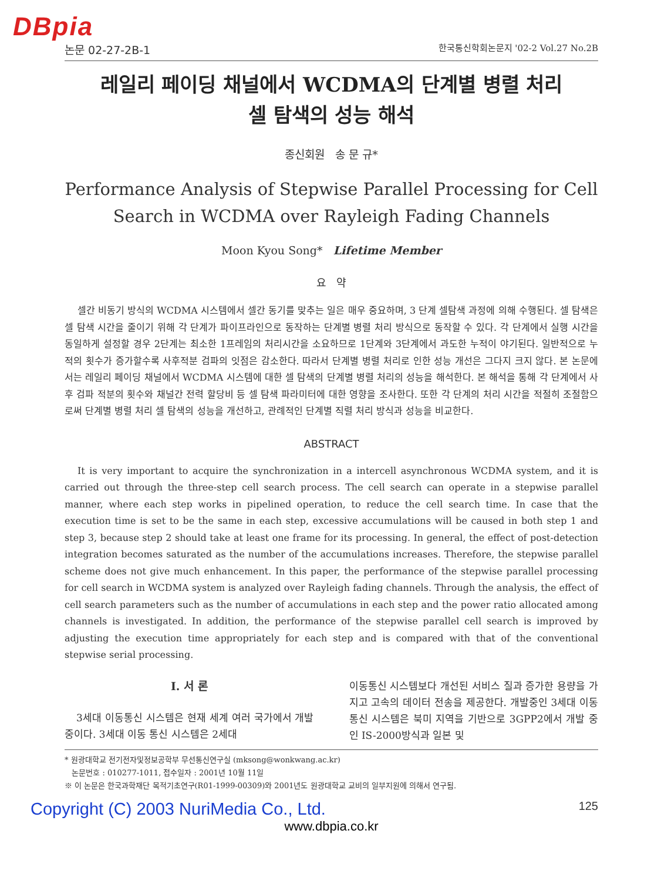DBpia
논문 02-27-2B-1 한국통신학회논문지 '02-2 Vol.27 No.2B
레일리 페이딩 채널에서 WCDMA의 단계별 병렬 처리
셀 탐색의 성능 해석
종신회원 송 문 규*
Performance Analysis of Stepwise Parallel Processing for Cell
Search in WCDMA over Rayleigh Fading Channels
Moon Kyou Song* Lifetime Member
요 약
셀간 비동기 방식의 WCDMA 시스템에서 셀간 동기를 맞추는 일은 매우 중요하며, 3 단계 셀탐색 과정에 의해 수행된다. 셀 탐색은 셀 탐색 시간을 줄이기 위해 각 단계가 파이프라인으로 동작하는 단계별 병렬 처리 방식으로 동작할 수 있다. 각 단계에서 실행 시간을 동일하게 설정할 경우 2단계는 최소한 1프레임의 처리시간을 소요하므로 1단계와 3단계에서 과도한 누적이 야기된다. 일반적으로 누적의 횟수가 증가할수록 사후적분 검파의 잇점은 감소한다. 따라서 단계별 병렬 처리로 인한 성능 개선은 그다지 크지 않다. 본 논문에서는 레일리 페이딩 채널에서 WCDMA 시스템에 대한 셀 탐색의 단계별 병렬 처리의 성능을 해석한다. 본 해석을 통해 각 단계에서 사후 검파 적분의 횟수와 채널간 전력 할당비 등 셀 탐색 파라미터에 대한 영향을 조사한다. 또한 각 단계의 처리 시간을 적절히 조절함으로써 단계별 병렬 처리 셀 탐색의 성능을 개선하고, 관례적인 단계별 직렬 처리 방식과 성능을 비교한다.
ABSTRACT
It is very important to acquire the synchronization in a intercell asynchronous WCDMA system, and it is carried out through the three-step cell search process. The cell search can operate in a stepwise parallel manner, where each step works in pipelined operation, to reduce the cell search time. In case that the execution time is set to be the same in each step, excessive accumulations will be caused in both step 1 and step 3, because step 2 should take at least one frame for its processing. In general, the effect of post-detection integration becomes saturated as the number of the accumulations increases. Therefore, the stepwise parallel scheme does not give much enhancement. In this paper, the performance of the stepwise parallel processing for cell search in WCDMA system is analyzed over Rayleigh fading channels. Through the analysis, the effect of cell search parameters such as the number of accumulations in each step and the power ratio allocated among channels is investigated. In addition, the performance of the stepwise parallel cell search is improved by adjusting the execution time appropriately for each step and is compared with that of the conventional stepwise serial processing.
Ⅰ. 서 론
3세대 이동통신 시스템은 현재 세계 여러 국가에서 개발 중이다. 3세대 이동 통신 시스템은 2세대
이동통신 시스템보다 개선된 서비스 질과 증가한 용량을 가지고 고속의 데이터 전송을 제공한다. 개발중인 3세대 이동 통신 시스템은 북미 지역을 기반으로 3GPP2에서 개발 중인 IS-2000방식과 일본 및
* 원광대학교 전기전자및정보공학부 무선통신연구실 (mksong@wonkwang.ac.kr)
논문번호 : 010277-1011, 접수일자 : 2001년 10월 11일
※ 이 논문은 한국과학재단 목적기초연구(R01-1999-00309)와 2001년도 원광대학교 교비의 일부지원에 의해서 연구됨.
Copyright (C) 2003 NuriMedia Co., Ltd. 125
www.dbpia.co.kr